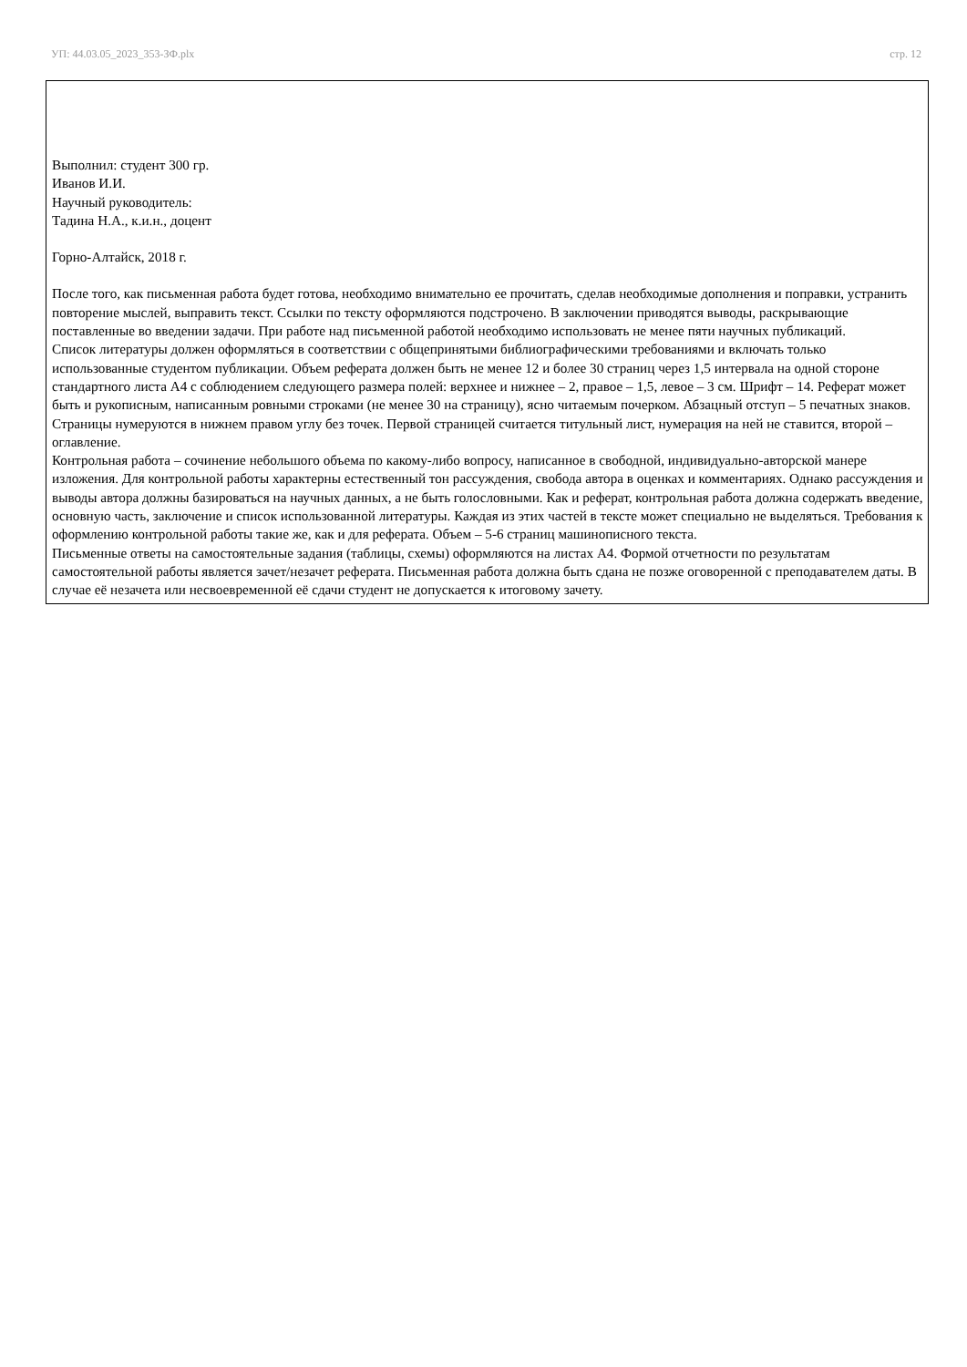УП: 44.03.05_2023_353-ЗФ.plx стр. 12
Выполнил: студент 300 гр.
Иванов И.И.
Научный руководитель:
Тадина Н.А., к.и.н., доцент
Горно-Алтайск, 2018 г.
После того, как письменная работа будет готова, необходимо внимательно ее прочитать, сделав необходимые дополнения и поправки, устранить повторение мыслей, выправить текст. Ссылки по тексту оформляются подстрочено. В заключении приводятся выводы, раскрывающие поставленные во введении задачи. При работе над письменной работой необходимо использовать не менее пяти научных публикаций.
Список литературы должен оформляться в соответствии с общепринятыми библиографическими требованиями и включать только использованные студентом публикации. Объем реферата должен быть не менее 12 и более 30 страниц через 1,5 интервала на одной стороне стандартного листа А4 с соблюдением следующего размера полей: верхнее и нижнее – 2, правое – 1,5, левое – 3 см. Шрифт – 14. Реферат может быть и рукописным, написанным ровными строками (не менее 30 на страницу), ясно читаемым почерком. Абзацный отступ – 5 печатных знаков. Страницы нумеруются в нижнем правом углу без точек. Первой страницей считается титульный лист, нумерация на ней не ставится, второй – оглавление.
Контрольная работа – сочинение небольшого объема по какому-либо вопросу, написанное в свободной, индивидуально-авторской манере изложения. Для контрольной работы характерны естественный тон рассуждения, свобода автора в оценках и комментариях. Однако рассуждения и выводы автора должны базироваться на научных данных, а не быть голословными. Как и реферат, контрольная работа должна содержать введение, основную часть, заключение и список использованной литературы. Каждая из этих частей в тексте может специально не выделяться. Требования к оформлению контрольной работы такие же, как и для реферата. Объем – 5-6 страниц машинописного текста.
Письменные ответы на самостоятельные задания (таблицы, схемы) оформляются на листах А4. Формой отчетности по результатам самостоятельной работы является зачет/незачет реферата. Письменная работа должна быть сдана не позже оговоренной с преподавателем даты. В случае её незачета или несвоевременной её сдачи студент не допускается к итоговому зачету.